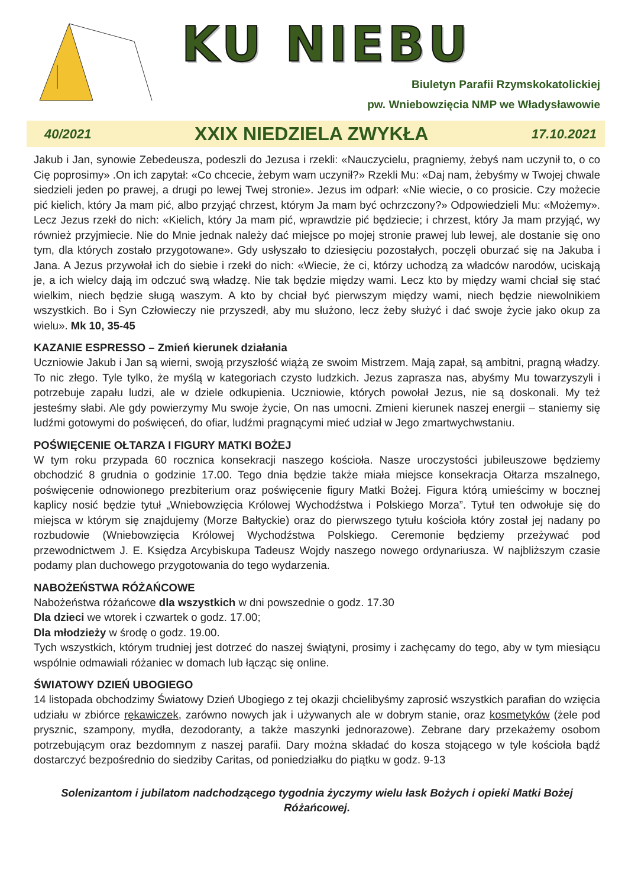KU NIEBU
Biuletyn Parafii Rzymskokatolickiej
pw. Wniebowzięcia NMP we Władysławowie
40/2021 XXIX NIEDZIELA ZWYKŁA 17.10.2021
Jakub i Jan, synowie Zebedeusza, podeszli do Jezusa i rzekli: «Nauczycielu, pragniemy, żebyś nam uczynił to, o co Cię poprosimy» .On ich zapytał: «Co chcecie, żebym wam uczynił?» Rzekli Mu: «Daj nam, żebyśmy w Twojej chwale siedzieli jeden po prawej, a drugi po lewej Twej stronie». Jezus im odparł: «Nie wiecie, o co prosicie. Czy możecie pić kielich, który Ja mam pić, albo przyjąć chrzest, którym Ja mam być ochrzczony?» Odpowiedzieli Mu: «Możemy». Lecz Jezus rzekł do nich: «Kielich, który Ja mam pić, wprawdzie pić będziecie; i chrzest, który Ja mam przyjąć, wy również przyjmiecie. Nie do Mnie jednak należy dać miejsce po mojej stronie prawej lub lewej, ale dostanie się ono tym, dla których zostało przygotowane». Gdy usłyszało to dziesięciu pozostałych, poczęli oburzać się na Jakuba i Jana. A Jezus przywołał ich do siebie i rzekł do nich: «Wiecie, że ci, którzy uchodzą za władców narodów, uciskają je, a ich wielcy dają im odczuć swą władzę. Nie tak będzie między wami. Lecz kto by między wami chciał się stać wielkim, niech będzie sługą waszym. A kto by chciał być pierwszym między wami, niech będzie niewolnikiem wszystkich. Bo i Syn Człowieczy nie przyszedł, aby mu służono, lecz żeby służyć i dać swoje życie jako okup za wielu». Mk 10, 35-45
KAZANIE ESPRESSO – Zmień kierunek działania
Uczniowie Jakub i Jan są wierni, swoją przyszłość wiążą ze swoim Mistrzem. Mają zapał, są ambitni, pragną władzy. To nic złego. Tyle tylko, że myślą w kategoriach czysto ludzkich. Jezus zaprasza nas, abyśmy Mu towarzyszyli i potrzebuje zapału ludzi, ale w dziele odkupienia. Uczniowie, których powołał Jezus, nie są doskonali. My też jesteśmy słabi. Ale gdy powierzymy Mu swoje życie, On nas umocni. Zmieni kierunek naszej energii – staniemy się ludźmi gotowymi do poświęceń, do ofiar, ludźmi pragnącymi mieć udział w Jego zmartwychwstaniu.
POŚWIĘCENIE OŁTARZA I FIGURY MATKI BOŻEJ
W tym roku przypada 60 rocznica konsekracji naszego kościoła. Nasze uroczystości jubileuszowe będziemy obchodzić 8 grudnia o godzinie 17.00. Tego dnia będzie także miała miejsce konsekracja Ołtarza mszalnego, poświęcenie odnowionego prezbiterium oraz poświęcenie figury Matki Bożej. Figura którą umieścimy w bocznej kaplicy nosić będzie tytuł „Wniebowzięcia Królowej Wychodźstwa i Polskiego Morza”. Tytuł ten odwołuje się do miejsca w którym się znajdujemy (Morze Bałtyckie) oraz do pierwszego tytułu kościoła który został jej nadany po rozbudowie (Wniebowzięcia Królowej Wychodźstwa Polskiego. Ceremonie będziemy przeżywać pod przewodnictwem J. E. Księdza Arcybiskupa Tadeusz Wojdy naszego nowego ordynariusza. W najbliższym czasie podamy plan duchowego przygotowania do tego wydarzenia.
NABOŻEŃSTWA RÓŻAŃCOWE
Nabożeństwa różańcowe dla wszystkich w dni powszednie o godz. 17.30
Dla dzieci we wtorek i czwartek o godz. 17.00;
Dla młodzieży w środę o godz. 19.00.
Tych wszystkich, którym trudniej jest dotrzeć do naszej świątyni, prosimy i zachęcamy do tego, aby w tym miesiącu wspólnie odmawiali różaniec w domach lub łącząc się online.
ŚWIATOWY DZIEŃ UBOGIEGO
14 listopada obchodzimy Światowy Dzień Ubogiego z tej okazji chcielibyśmy zaprosić wszystkich parafian do wzięcia udziału w zbiórce rękawiczek, zarówno nowych jak i używanych ale w dobrym stanie, oraz kosmetyków (żele pod prysznic, szampony, mydła, dezodoranty, a także maszynki jednorazowe). Zebrane dary przekażemy osobom potrzebującym oraz bezdomnym z naszej parafii. Dary można składać do kosza stojącego w tyle kościoła bądź dostarczyć bezpośrednio do siedziby Caritas, od poniedziałku do piątku w godz. 9-13
Solenizantom i jubilatom nadchodzącego tygodnia życzymy wielu łask Bożych i opieki Matki Bożej Różańcowej.